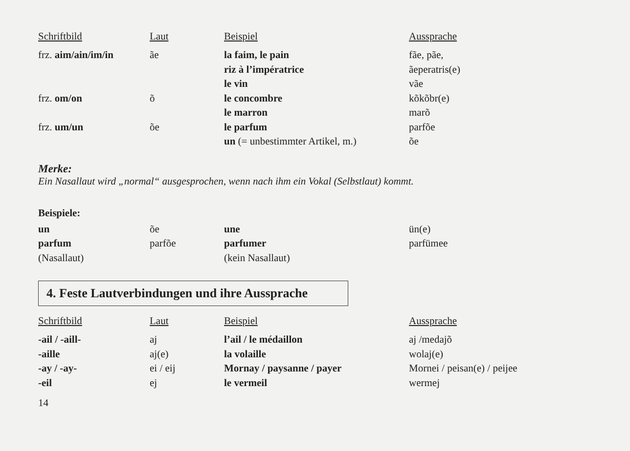| Schriftbild | Laut | Beispiel | Aussprache |
| --- | --- | --- | --- |
| frz. aim/ain/im/in | ãe | la faim, le pain | fãe, pãe, |
| | | riz à l’impératrice | ãeperatris(e) |
| | | le vin | vãe |
| frz. om/on | õ | le concombre | kõkõbr(e) |
| | | le marron | marõ |
| frz. um/un | õe | le parfum | parfõe |
| | | un (= unbestimmter Artikel, m.) | õe |
Merke:
Ein Nasallaut wird „normal“ ausgesprochen, wenn nach ihm ein Vokal (Selbstlaut) kommt.
Beispiele:
| un | õe | une | ün(e) |
| parfum | parfõe | parfumer | parfümee |
| (Nasallaut) | | (kein Nasallaut) | |
4. Feste Lautverbindungen und ihre Aussprache
| Schriftbild | Laut | Beispiel | Aussprache |
| --- | --- | --- | --- |
| -ail / -aill- | aj | l’ail / le médaillon | aj /medajõ |
| -aille | aj(e) | la volaille | wolaj(e) |
| -ay / -ay- | ei / eij | Mornay / paysanne / payer | Mornei / peisan(e) / peijee |
| -eil | ej | le vermeil | wermej |
14